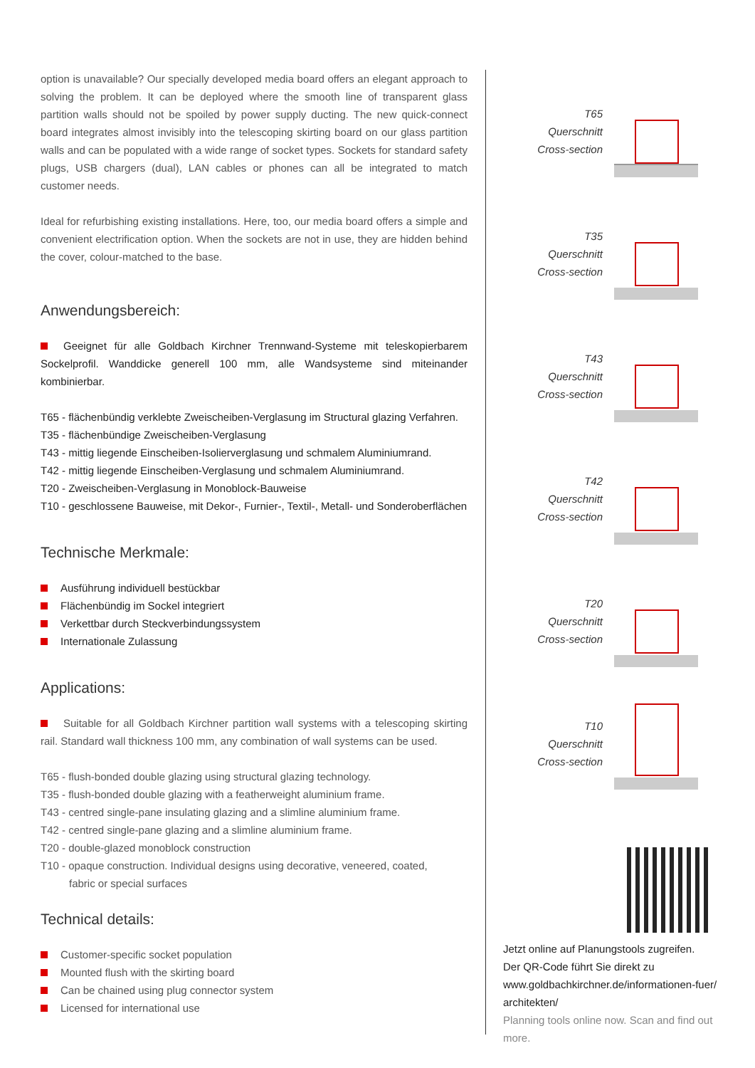option is unavailable? Our specially developed media board offers an elegant approach to solving the problem. It can be deployed where the smooth line of transparent glass partition walls should not be spoiled by power supply ducting. The new quick-connect board integrates almost invisibly into the telescoping skirting board on our glass partiti­on walls and can be populated with a wide range of socket types. Sockets for standard safety plugs, USB chargers (dual), LAN cables or phones can all be integrated to match customer needs.
Ideal for refurbishing existing installations. Here, too, our media board offers a simple and convenient electrification option. When the sockets are not in use, they are hidden behind the cover, colour-matched to the base.
Anwendungsbereich:
Geeignet für alle Goldbach Kirchner Trennwand-Systeme mit teleskopierbarem Sockelprofil. Wanddicke generell 100 mm, alle Wandsysteme sind miteinander kombinierbar.
T65 - flächenbündig verklebte Zweischeiben-Verglasung im Structural glazing Verfahren.
T35 - flächenbündige Zweischeiben-Verglasung
T43 - mittig liegende Einscheiben-Isolierverglasung und schmalem Aluminiumrand.
T42 - mittig liegende Einscheiben-Verglasung und schmalem Aluminiumrand.
T20 - Zweischeiben-Verglasung in Monoblock-Bauweise
T10 - geschlossene Bauweise, mit Dekor-, Furnier-, Textil-, Metall- und Sonderoberflächen
Technische Merkmale:
Ausführung individuell bestückbar
Flächenbündig im Sockel integriert
Verkettbar durch Steckverbindungssystem
Internationale Zulassung
Applications:
Suitable for all Goldbach Kirchner partition wall systems with a telescoping skirting rail. Standard wall thickness 100 mm, any combination of wall systems can be used.
T65 - flush-bonded double glazing using structural glazing technology.
T35 - flush-bonded double glazing with a featherweight aluminium frame.
T43 - centred single-pane insulating glazing and a slimline aluminium frame.
T42 - centred single-pane glazing and a slimline aluminium frame.
T20 - double-glazed monoblock construction
T10 - opaque construction. Individual designs using decorative, veneered, coated,
fabric or special surfaces
Technical details:
Customer-specific socket population
Mounted flush with the skirting board
Can be chained using plug connector system
Licensed for international use
T65
Querschnitt
Cross-section
T35
Querschnitt
Cross-section
T43
Querschnitt
Cross-section
T42
Querschnitt
Cross-section
T20
Querschnitt
Cross-section
T10
Querschnitt
Cross-section
Jetzt online auf Planungstools zugreifen.
Der QR-Code führt Sie direkt zu
www.goldbachkirchner.de/informationen-fuer/
architekten/
Planning tools online now. Scan and find out more.